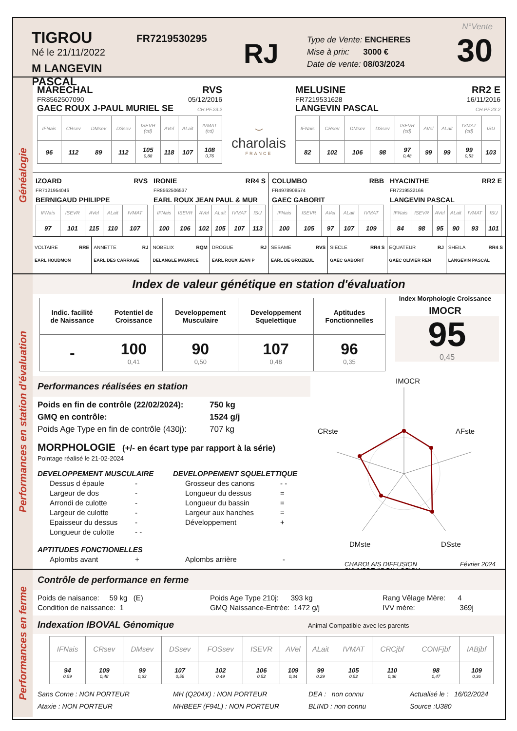TIGROU
Né le 21/11/2022
M LANGEVIN PASCAL
FR7219530295
RJ
Type de Vente: ENCHERES
Mise à prix: 3000 €
Date de vente: 08/03/2024
N°Vente
30
Généalogie
MARECHAL RVS
FR8562507090 05/12/2016
GAEC ROUX J-PAUL MURIEL SE CH.PF.23.2
| IFNais | CRsev | DMsev | DSsev | ISEVR (cd) | AVel | ALait | IVMAT (cd) |
| --- | --- | --- | --- | --- | --- | --- | --- |
| 96 | 112 | 89 | 112 | 105 0,88 | 118 | 107 | 108 0,76 |
⌣
charolais
FRANCE
MELUSINE RR2 E
FR7219531628 16/11/2016
LANGEVIN PASCAL CH.PF.23.2
| IFNais | CRsev | DMsev | DSsev | ISEVR (cd) | AVel | ALait | IVMAT (cd) | ISU |
| --- | --- | --- | --- | --- | --- | --- | --- | --- |
| 82 | 102 | 106 | 98 | 97 0,48 | 99 | 99 | 99 0,53 | 103 |
IZOARD RVS
FR7121954046
BERNIGAUD PHILIPPE
| IFNais | ISEVR | AVel | ALait | IVMAT |
| --- | --- | --- | --- | --- |
| 97 | 101 | 115 | 110 | 107 |
IRONIE RR4 S
FR8562506537
EARL ROUX JEAN PAUL & MUR
| IFNais | ISEVR | AVel | ALait | IVMAT | ISU |
| --- | --- | --- | --- | --- | --- |
| 100 | 106 | 102 | 105 | 107 | 113 |
COLUMBO RBB
FR4978908574
GAEC GABORIT
| IFNais | ISEVR | AVel | ALait | IVMAT |
| --- | --- | --- | --- | --- |
| 100 | 105 | 97 | 107 | 109 |
HYACINTHE RR2 E
FR7219532166
LANGEVIN PASCAL
| IFNais | ISEVR | AVel | ALait | IVMAT | ISU |
| --- | --- | --- | --- | --- | --- |
| 84 | 98 | 95 | 90 | 93 | 101 |
VOLTAIRE RRE
EARL HOUDMON
ANNETTE RJ
EARL DES CARRAGE
NOBELIX RQM
DELANGLE MAURICE
DROGUE RJ
EARL ROUX JEAN P
SESAME RVS
EARL DE GROZIEUL
SIECLE RR4 S
GAEC GABORIT
EQUATEUR RJ
GAEC OLIVIER REN
SHEILA RR4 S
LANGEVIN PASCAL
Performances en station d'évaluation
Index de valeur génétique en station d'évaluation
| Indic. facilité de Naissance | Potentiel de Croissance | Developpement Musculaire | Developpement Squelettique | Aptitudes Fonctionnelles |
| - | 100 0,41 | 90 0,50 | 107 0,48 | 96 0,35 |
Index Morphologie Croissance
IMOCR
95
0,45
Performances réalisées en station
Poids en fin de contrôle (22/02/2024): 750 kg
GMQ en contrôle: 1524 g/j
Poids Age Type en fin de contrôle (430j): 707 kg
MORPHOLOGIE (+/- en écart type par rapport à la série)
Pointage réalisé le 21-02-2024
DEVELOPPEMENT MUSCULAIRE
Dessus d épaule -
Largeur de dos -
Arrondi de culotte -
Largeur de culotte -
Epaisseur du dessus -
Longueur de culotte - -
DEVELOPPEMENT SQUELETTIQUE
Grosseur des canons - -
Longueur du dessus =
Longueur du bassin =
Largeur aux hanches =
Développement +
APTITUDES FONCTIONELLES
Aplombs avant + Aplombs arrière -
IMOCR
AFste
CRste
DMste
DSste
CHARLOLAIS DIFFUSION
CHAROLAIS DIFFUSION Février 2024
Performances en ferme
Contrôle de performance en ferme
Poids de naisance: 59 kg (E)
Condition de naissance: 1
Poids Age Type 210j: 393 kg
GMQ Naissance-Entrée: 1472 g/j
Rang Vêlage Mère: 4
IVV mère: 369j
Indexation IBOVAL Génomique Animal Compatible avec les parents
| IFNais | CRsev | DMsev | DSsev | FOSsev | ISEVR | AVel | ALait | IVMAT | CRCjbf | CONFjbf | IABjbf |
| --- | --- | --- | --- | --- | --- | --- | --- | --- | --- | --- | --- |
| 94 0,59 | 109 0,48 | 99 0,63 | 107 0,56 | 102 0,49 | 106 0,52 | 109 0,34 | 99 0,29 | 105 0,52 | 110 0,36 | 98 0,47 | 109 0,36 |
Sans Corne : NON PORTEUR
Ataxie : NON PORTEUR
MH (Q204X) : NON PORTEUR
MHBEEF (F94L) : NON PORTEUR
DEA : non connu
BLIND : non connu
Actualisé le : 16/02/2024
Source :U380